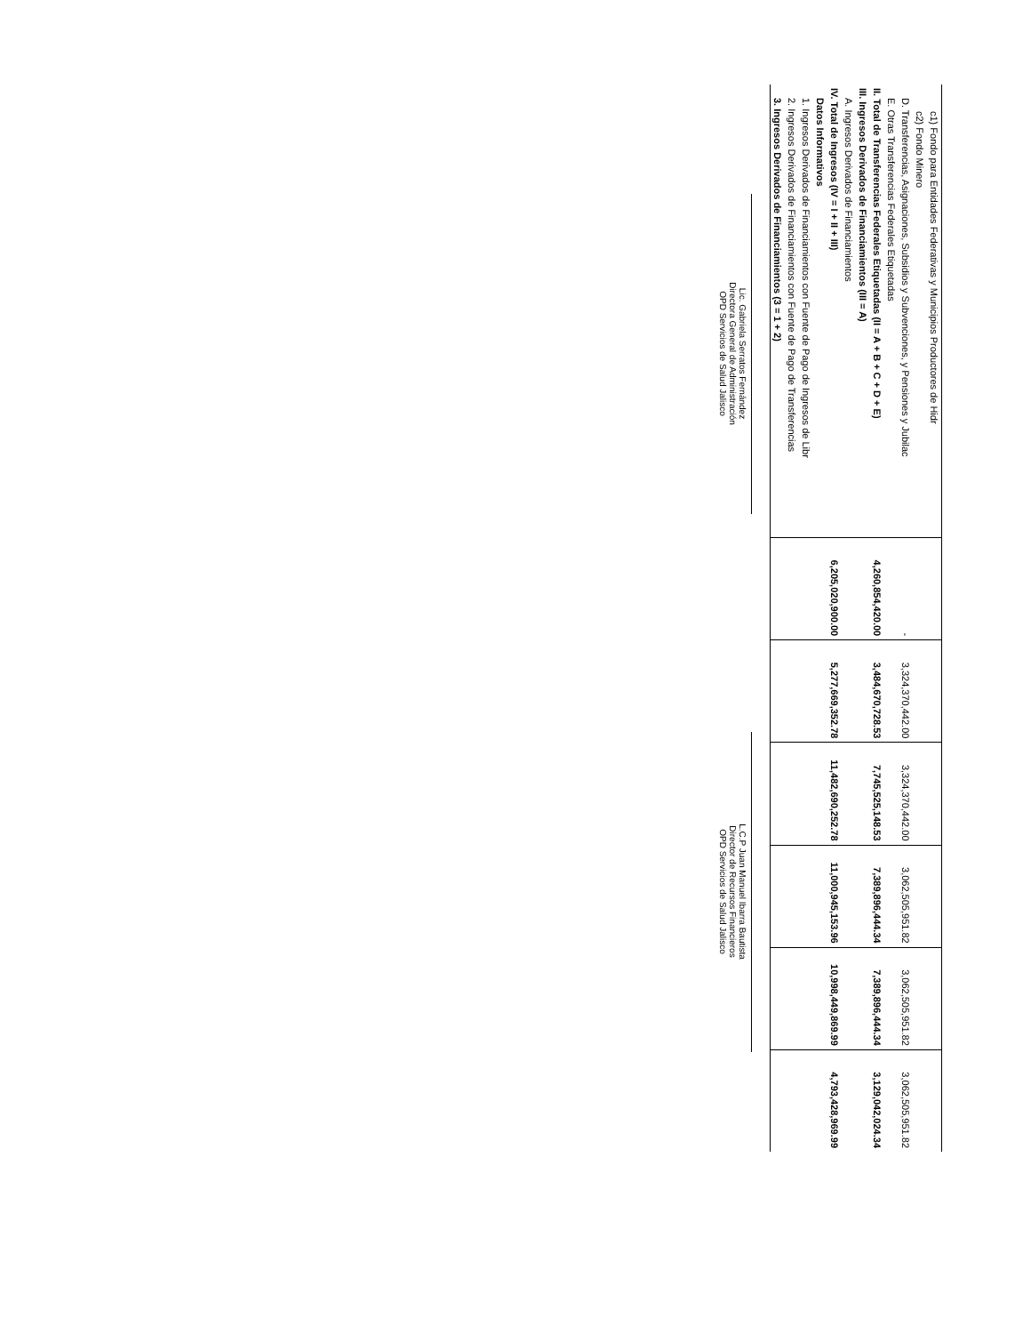| c1) Fondo para Entidades Federativas y Municipios Productores de Hidr | | | | | | |
| c2) Fondo Minero | | | | | | |
| D. Transferencias, Asignaciones, Subsidios y Subvenciones, y Pensiones y Jubilac | - | 3,324,370,442.00 | 3,324,370,442.00 | 3,062,505,951.82 | 3,062,505,951.82 | 3,062,505,951.82 |
| E. Otras Transferencias Federales Etiquetadas | | | | | | |
| II. Total de Transferencias Federales Etiquetadas (II = A + B + C + D + E) | 4,260,854,420.00 | 3,484,670,728.53 | 7,745,525,148.53 | 7,389,896,444.34 | 7,389,896,444.34 | 3,129,042,024.34 |
| III. Ingresos Derivados de Financiamientos (III = A) | | | | | | |
| A. Ingresos Derivados de Financiamientos | | | | | | |
| IV. Total de Ingresos (IV = I + II + III) | 6,205,020,900.00 | 5,277,669,352.78 | 11,482,690,252.78 | 11,000,945,153.96 | 10,998,449,869.99 | 4,793,428,969.99 |
| Datos Informativos | | | | | | |
| 1. Ingresos Derivados de Financiamientos con Fuente de Pago de Ingresos de Libr | | | | | | |
| 2. Ingresos Derivados de Financiamientos con Fuente de Pago de Transferencias | | | | | | |
| 3. Ingresos Derivados de Financiamientos (3 = 1 + 2) | | | | | | |
Lic. Gabriela Serratos Fernández
Directora General de Administración
OPD Servicios de Salud Jalisco
L.C.P Juan Manuel Ibarra Bautista
Director de Recursos Financieros
OPD Servicios de Salud Jalisco